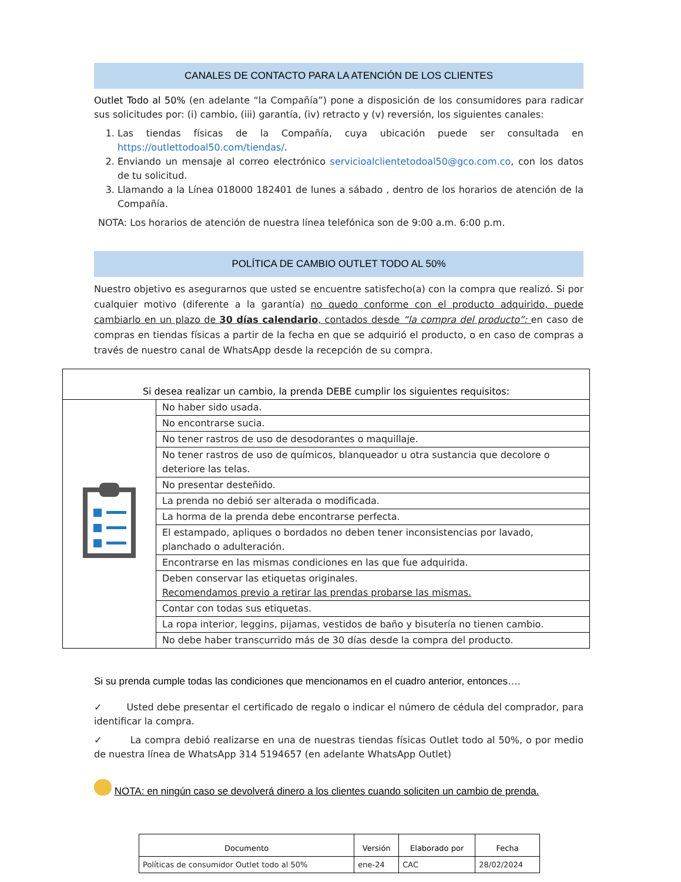CANALES DE CONTACTO PARA LA ATENCIÓN DE LOS CLIENTES
Outlet Todo al 50% (en adelante “la Compañía”) pone a disposición de los consumidores para radicar sus solicitudes por: (i) cambio, (iii) garantía, (iv) retracto y (v) reversión, los siguientes canales:
1. Las tiendas físicas de la Compañía, cuya ubicación puede ser consultada en https://outlettodoal50.com/tiendas/.
2. Enviando un mensaje al correo electrónico servicioalclientetodoal50@gco.com.co, con los datos de tu solicitud.
3. Llamando a la Línea 018000 182401 de lunes a sábado , dentro de los horarios de atención de la Compañía.
NOTA: Los horarios de atención de nuestra línea telefónica son de 9:00 a.m. 6:00 p.m.
POLÍTICA DE CAMBIO OUTLET TODO AL 50%
Nuestro objetivo es asegurarnos que usted se encuentre satisfecho(a) con la compra que realizó. Si por cualquier motivo (diferente a la garantía) no quedo conforme con el producto adquirido, puede cambiarlo en un plazo de 30 días calendario, contados desde “la compra del producto”: en caso de compras en tiendas físicas a partir de la fecha en que se adquirió el producto, o en caso de compras a través de nuestro canal de WhatsApp desde la recepción de su compra.
| Si desea realizar un cambio, la prenda DEBE cumplir los siguientes requisitos: | |
| | No haber sido usada. |
| | No encontrarse sucia. |
| | No tener rastros de uso de desodorantes o maquillaje. |
| | No tener rastros de uso de químicos, blanqueador u otra sustancia que decolore o deteriore las telas. |
| | No presentar desteñido. |
| | La prenda no debió ser alterada o modificada. |
| | La horma de la prenda debe encontrarse perfecta. |
| | El estampado, apliques o bordados no deben tener inconsistencias por lavado, planchado o adulteración. |
| | Encontrarse en las mismas condiciones en las que fue adquirida. |
| | Deben conservar las etiquetas originales. Recomendamos previo a retirar las prendas probarse las mismas. |
| | Contar con todas sus etiquetas. |
| | La ropa interior, leggins, pijamas, vestidos de baño y bisutería no tienen cambio. |
| | No debe haber transcurrido más de 30 días desde la compra del producto. |
Si su prenda cumple todas las condiciones que mencionamos en el cuadro anterior, entonces….
✓ Usted debe presentar el certificado de regalo o indicar el número de cédula del comprador, para identificar la compra.
✓ La compra debió realizarse en una de nuestras tiendas físicas Outlet todo al 50%, o por medio de nuestra línea de WhatsApp 314 5194657 (en adelante WhatsApp Outlet)
NOTA: en ningún caso se devolverá dinero a los clientes cuando soliciten un cambio de prenda.
| Documento | Versión | Elaborado por | Fecha |
| --- | --- | --- | --- |
| Políticas de consumidor Outlet todo al 50% | ene-24 | CAC | 28/02/2024 |